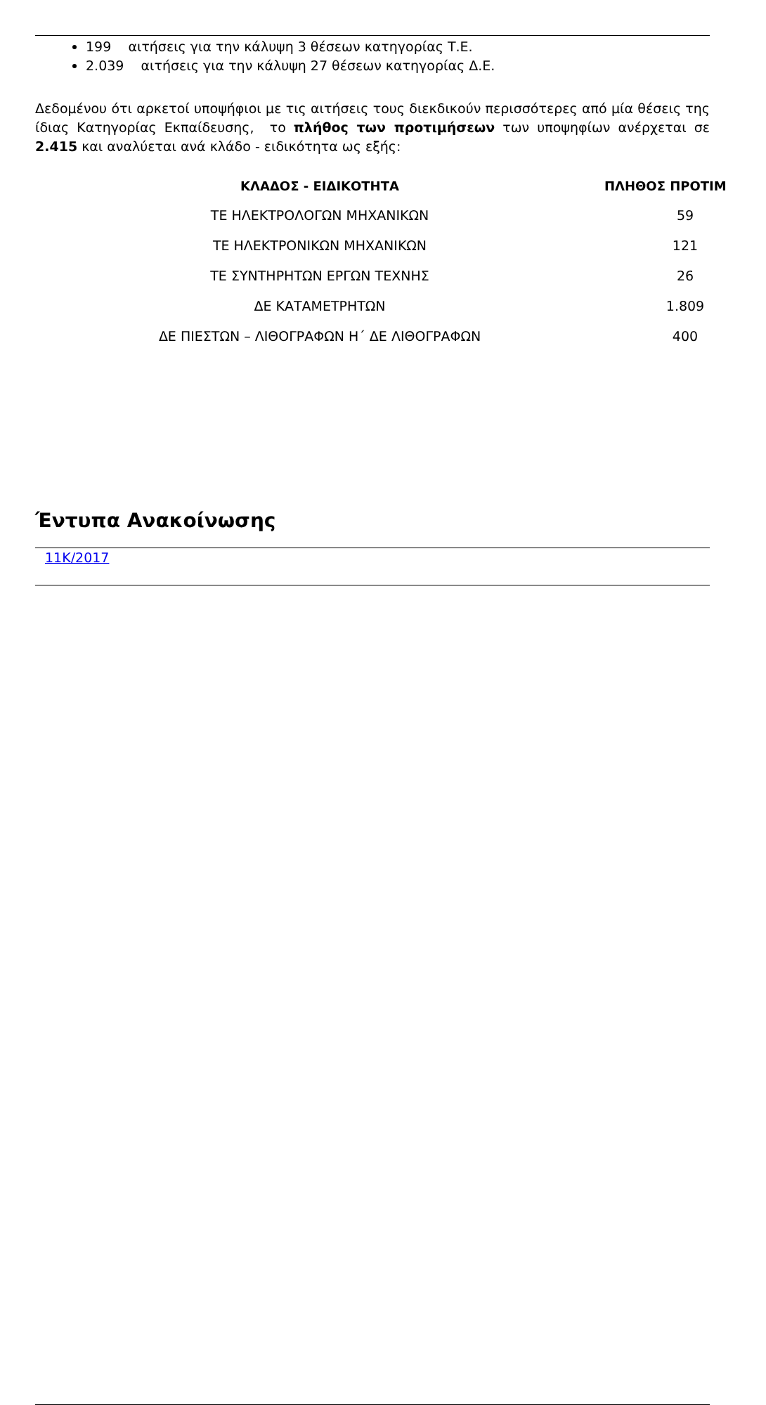199 αιτήσεις για την κάλυψη 3 θέσεων κατηγορίας Τ.Ε.
2.039 αιτήσεις για την κάλυψη 27 θέσεων κατηγορίας Δ.Ε.
Δεδομένου ότι αρκετοί υποψήφιοι με τις αιτήσεις τους διεκδικούν περισσότερες από μία θέσεις της ίδιας Κατηγορίας Εκπαίδευσης, το πλήθος των προτιμήσεων των υποψηφίων ανέρχεται σε 2.415 και αναλύεται ανά κλάδο - ειδικότητα ως εξής:
| ΚΛΑΔΟΣ - ΕΙΔΙΚΟΤΗΤΑ | ΠΛΗΘΟΣ ΠΡΟΤΙΜ |
| --- | --- |
| ΤΕ ΗΛΕΚΤΡΟΛΟΓΩΝ ΜΗΧΑΝΙΚΩΝ | 59 |
| ΤΕ ΗΛΕΚΤΡΟΝΙΚΩΝ ΜΗΧΑΝΙΚΩΝ | 121 |
| ΤΕ ΣΥΝΤΗΡΗΤΩΝ ΕΡΓΩΝ ΤΕΧΝΗΣ | 26 |
| ΔΕ ΚΑΤΑΜΕΤΡΗΤΩΝ | 1.809 |
| ΔΕ ΠΙΕΣΤΩΝ – ΛΙΘΟΓΡΑΦΩΝ Η΄ ΔΕ ΛΙΘΟΓΡΑΦΩΝ | 400 |
Έντυπα Ανακοίνωσης
11Κ/2017